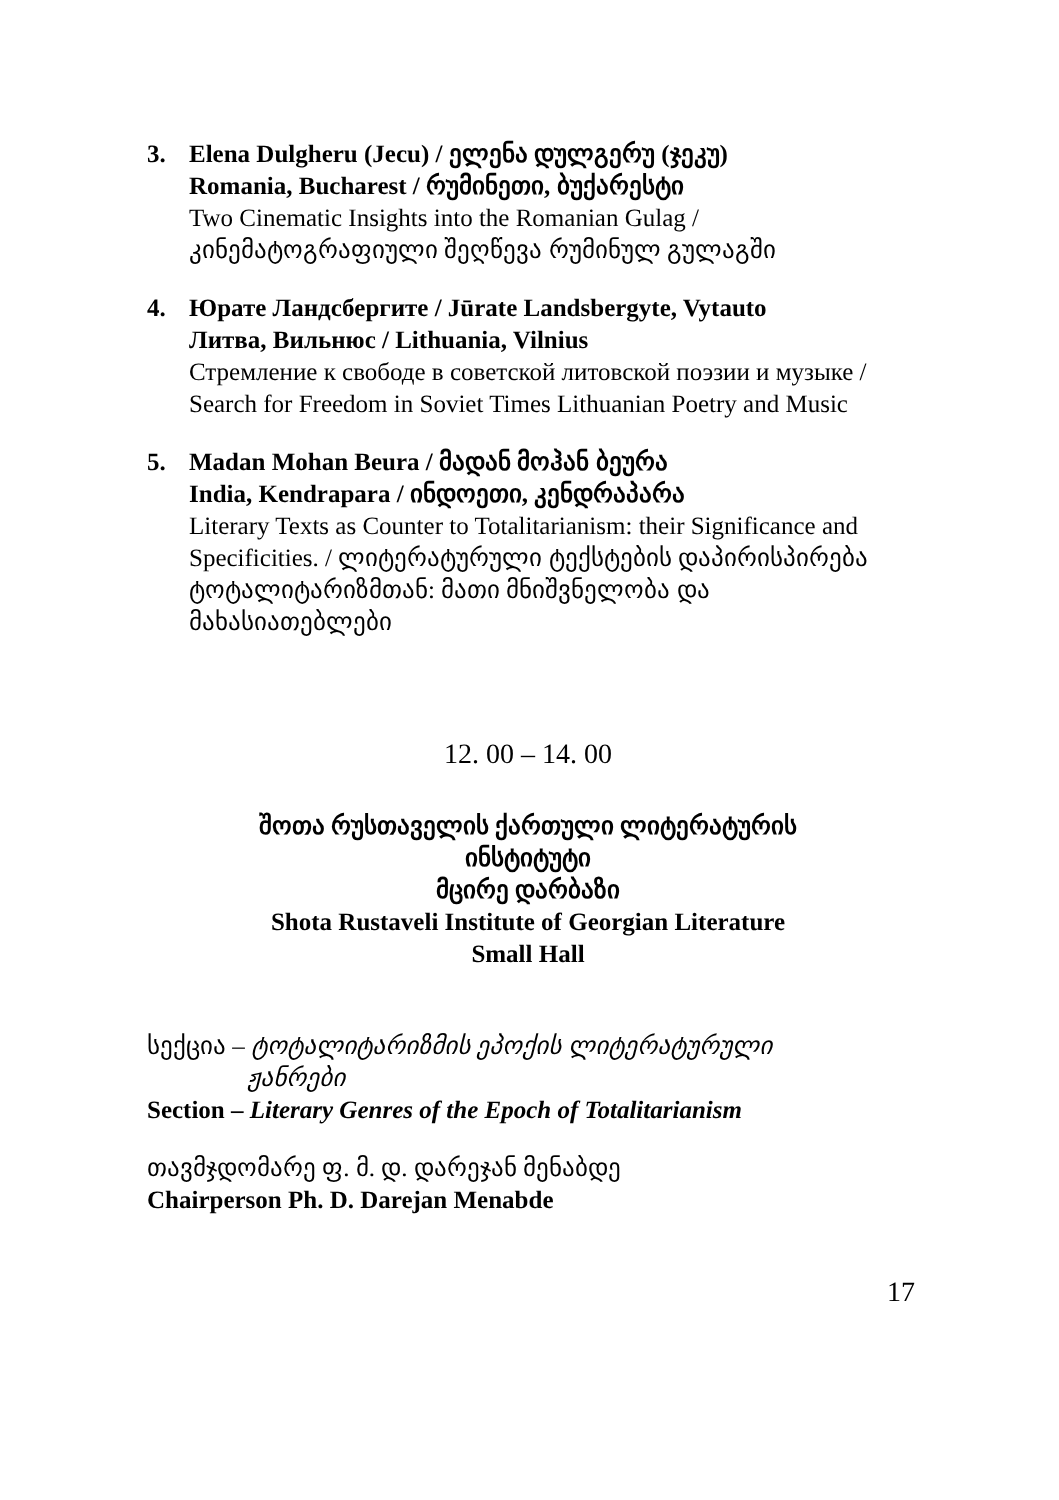3. Elena Dulgheru (Jecu) / ელენა დულგერუ (ჯეკუ)
Romania, Bucharest / რუმინეთი, ბუქარესტი
Two Cinematic Insights into the Romanian Gulag /
კინემატოგრაფიული შეღწევა რუმინულ გულაგში
4. Юрате Ландсбергите / Jūrate Landsbergyte, Vytauto
Литва, Вильнюс / Lithuania, Vilnius
Стремление к свободе в советской литовской поэзии и музыке / Search for Freedom in Soviet Times Lithuanian Poetry and Music
5. Madan Mohan Beura / მადან მოჰან ბეურა
India, Kendrapara / ინდოეთი, კენდრაპარა
Literary Texts as Counter to Totalitarianism: their Significance and Specificities. / ლიტერატურული ტექსტების დაპირისპირება ტოტალიტარიზმთან: მათი მნიშვნელობა და მახასიათებლები
12. 00 – 14. 00
შოთა რუსთაველის ქართული ლიტერატურის
ინსტიტუტი
მცირე დარბაზი
Shota Rustaveli Institute of Georgian Literature
Small Hall
სექცია – ტოტალიტარიზმის ეპოქის ლიტერატურული
ჟანრები
Section – Literary Genres of the Epoch of Totalitarianism
თავმჯდომარე ფ. მ. დ. დარეჯან მენაბდე
Chairperson Ph. D. Darejan Menabde
17